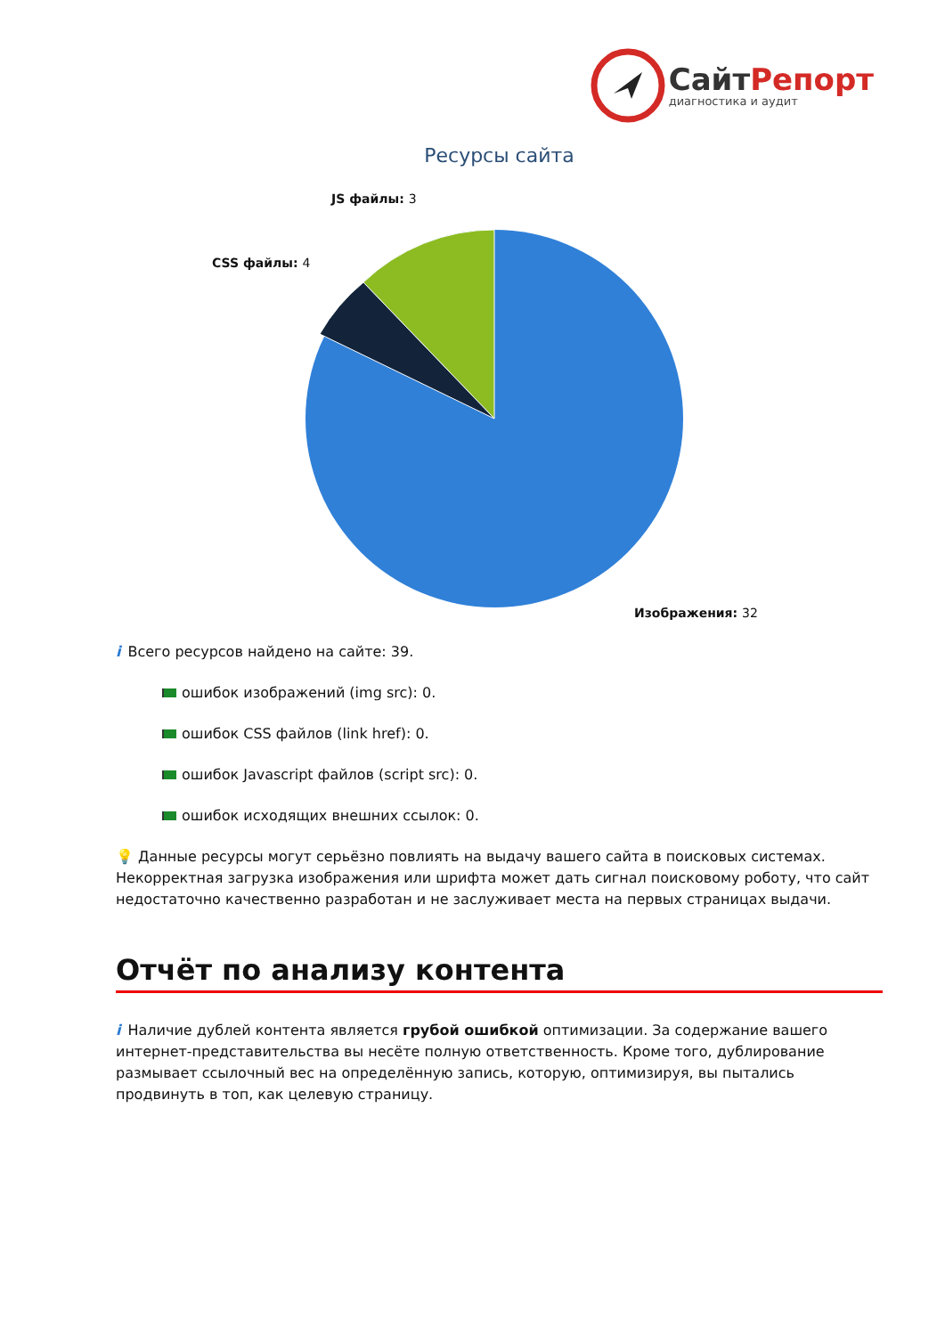СайтРепорт
диагностика и аудит
Ресурсы сайта
JS файлы: 3
CSS файлы: 4
Изображения: 32
i Всего ресурсов найдено на сайте: 39.
ошибок изображений (img src): 0.
ошибок CSS файлов (link href): 0.
ошибок Javascript файлов (script src): 0.
ошибок исходящих внешних ссылок: 0.
💡 Данные ресурсы могут серьёзно повлиять на выдачу вашего сайта в поисковых системах. Некорректная загрузка изображения или шрифта может дать сигнал поисковому роботу, что сайт недостаточно качественно разработан и не заслуживает места на первых страницах выдачи.
Отчёт по анализу контента
i Наличие дублей контента является грубой ошибкой оптимизации. За содержание вашего интернет-представительства вы несёте полную ответственность. Кроме того, дублирование размывает ссылочный вес на определённую запись, которую, оптимизируя, вы пытались продвинуть в топ, как целевую страницу.